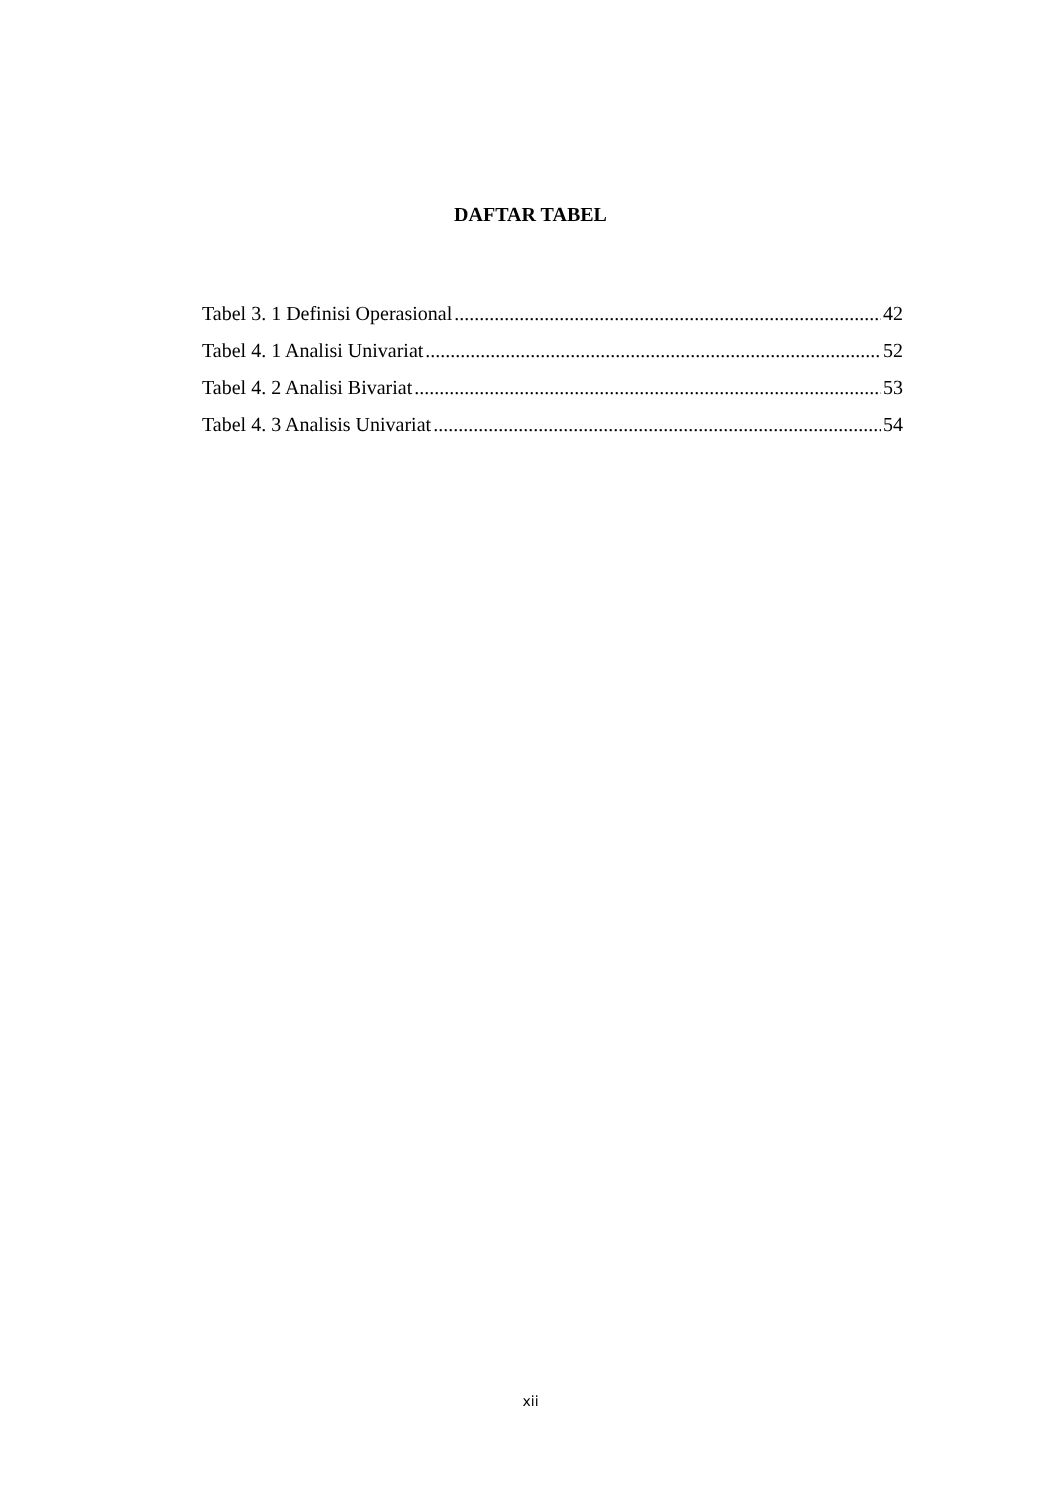DAFTAR TABEL
Tabel 3. 1 Definisi Operasional 42
Tabel 4. 1 Analisi Univariat 52
Tabel 4. 2 Analisi Bivariat 53
Tabel 4. 3 Analisis Univariat 54
xii